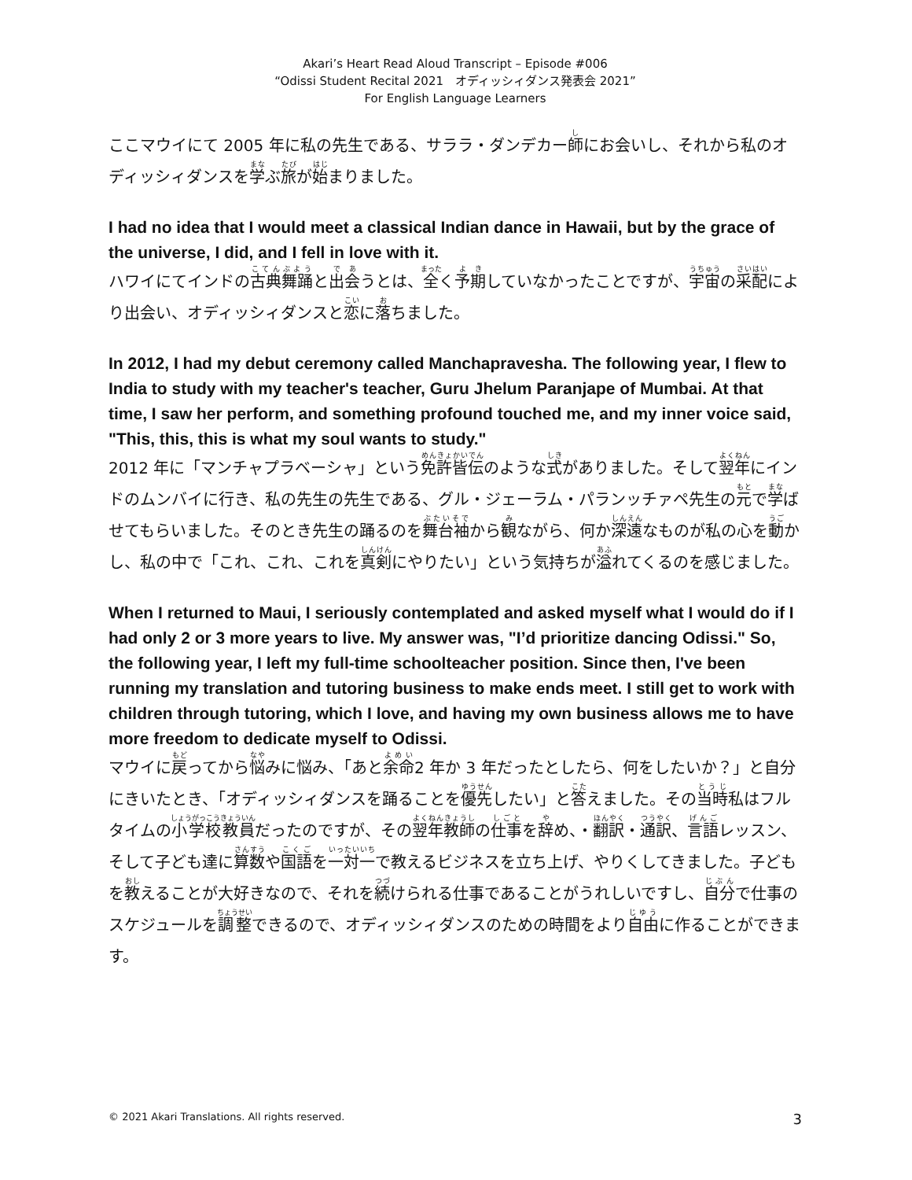Akari’s Heart Read Aloud Transcript – Episode #006
“Odissi Student Recital 2021　オディッシィダンス発表会 2021”
For English Language Learners
ここマウイにて 2005 年に私の先生である、サララ・ダンデカー師にお会いし、それから私のオディッシィダンスを学ぶ旅が始まりました。
I had no idea that I would meet a classical Indian dance in Hawaii, but by the grace of the universe, I did, and I fell in love with it.
ハワイにてインドの古典舞踊と出会うとは、全く予期していなかったことですが、宇宙の采配により出会い、オディッシィダンスと恋に落ちました。
In 2012, I had my debut ceremony called Manchapravesha. The following year, I flew to India to study with my teacher's teacher, Guru Jhelum Paranjape of Mumbai. At that time, I saw her perform, and something profound touched me, and my inner voice said, "This, this, this is what my soul wants to study."
2012 年に「マンチャプラベーシャ」という免許皆伝のような式がありました。そして翌年にインドのムンバイに行き、私の先生の先生である、グル・ジェーラム・パランッチァペ先生の元で学ばせてもらいました。そのとき先生の踊るのを舞台袖から観ながら、何か深遠なものが私の心を動かし、私の中で「これ、これ、これを真剣にやりたい」という気持ちが溢れてくるのを感じました。
When I returned to Maui, I seriously contemplated and asked myself what I would do if I had only 2 or 3 more years to live. My answer was, "I’d prioritize dancing Odissi." So, the following year, I left my full-time schoolteacher position. Since then, I've been running my translation and tutoring business to make ends meet. I still get to work with children through tutoring, which I love, and having my own business allows me to have more freedom to dedicate myself to Odissi.
マウイに戻ってから悩みに悩み、「あと余命2 年か 3 年だったとしたら、何をしたいか？」と自分にきいたとき、「オディッシィダンスを踊ることを優先したい」と答えました。その当時私はフルタイムの小学校教員だったのですが、その翌年教師の仕事を辞め、・翻訳・通訳、言語レッスン、そして子ども達に算数や国語を一対一で教えるビジネスを立ち上げ、やりくしてきました。子どもを教えることが大好きなので、それを続けられる仕事であることがうれしいですし、自分で仕事のスケジュールを調整できるので、オディッシィダンスのための時間をより自由に作ることができます。
© 2021 Akari Translations. All rights reserved. 3